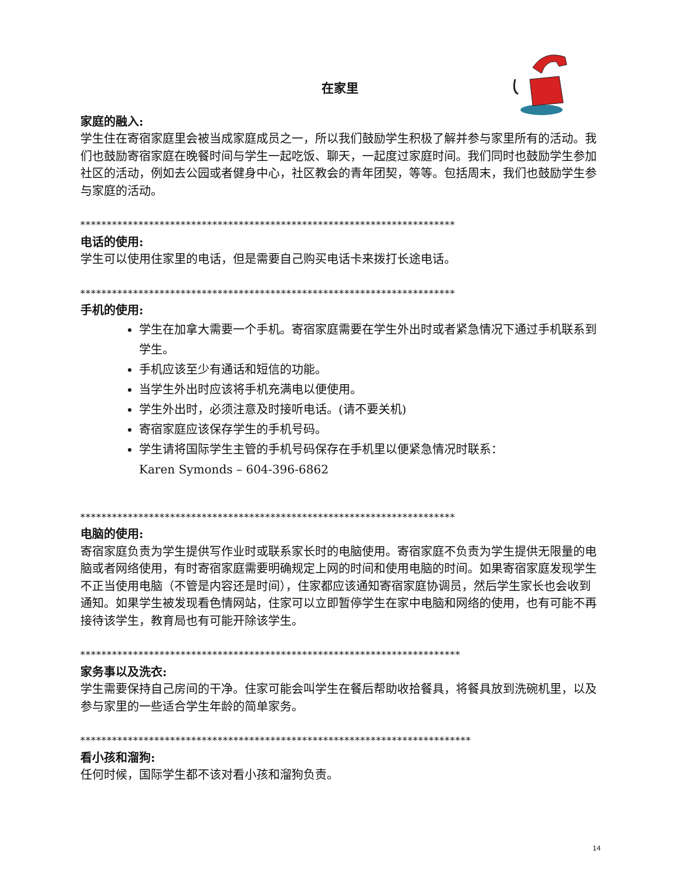在家里
家庭的融入:
学生住在寄宿家庭里会被当成家庭成员之一，所以我们鼓励学生积极了解并参与家里所有的活动。我们也鼓励寄宿家庭在晚餐时间与学生一起吃饭、聊天，一起度过家庭时间。我们同时也鼓励学生参加社区的活动，例如去公园或者健身中心，社区教会的青年团契，等等。包括周末，我们也鼓励学生参与家庭的活动。
***********************************************************************
电话的使用:
学生可以使用住家里的电话，但是需要自己购买电话卡来拨打长途电话。
***********************************************************************
手机的使用:
学生在加拿大需要一个手机。寄宿家庭需要在学生外出时或者紧急情况下通过手机联系到学生。
手机应该至少有通话和短信的功能。
当学生外出时应该将手机充满电以便使用。
学生外出时，必须注意及时接听电话。(请不要关机)
寄宿家庭应该保存学生的手机号码。
学生请将国际学生主管的手机号码保存在手机里以便紧急情况时联系：
Karen Symonds – 604-396-6862
***********************************************************************
电脑的使用:
寄宿家庭负责为学生提供写作业时或联系家长时的电脑使用。寄宿家庭不负责为学生提供无限量的电脑或者网络使用，有时寄宿家庭需要明确规定上网的时间和使用电脑的时间。如果寄宿家庭发现学生不正当使用电脑（不管是内容还是时间），住家都应该通知寄宿家庭协调员，然后学生家长也会收到通知。如果学生被发现看色情网站，住家可以立即暂停学生在家中电脑和网络的使用，也有可能不再接待该学生，教育局也有可能开除该学生。
************************************************************************
家务事以及洗衣:
学生需要保持自己房间的干净。住家可能会叫学生在餐后帮助收拾餐具，将餐具放到洗碗机里，以及参与家里的一些适合学生年龄的简单家务。
**************************************************************************
看小孩和溜狗:
任何时候，国际学生都不该对看小孩和溜狗负责。
14